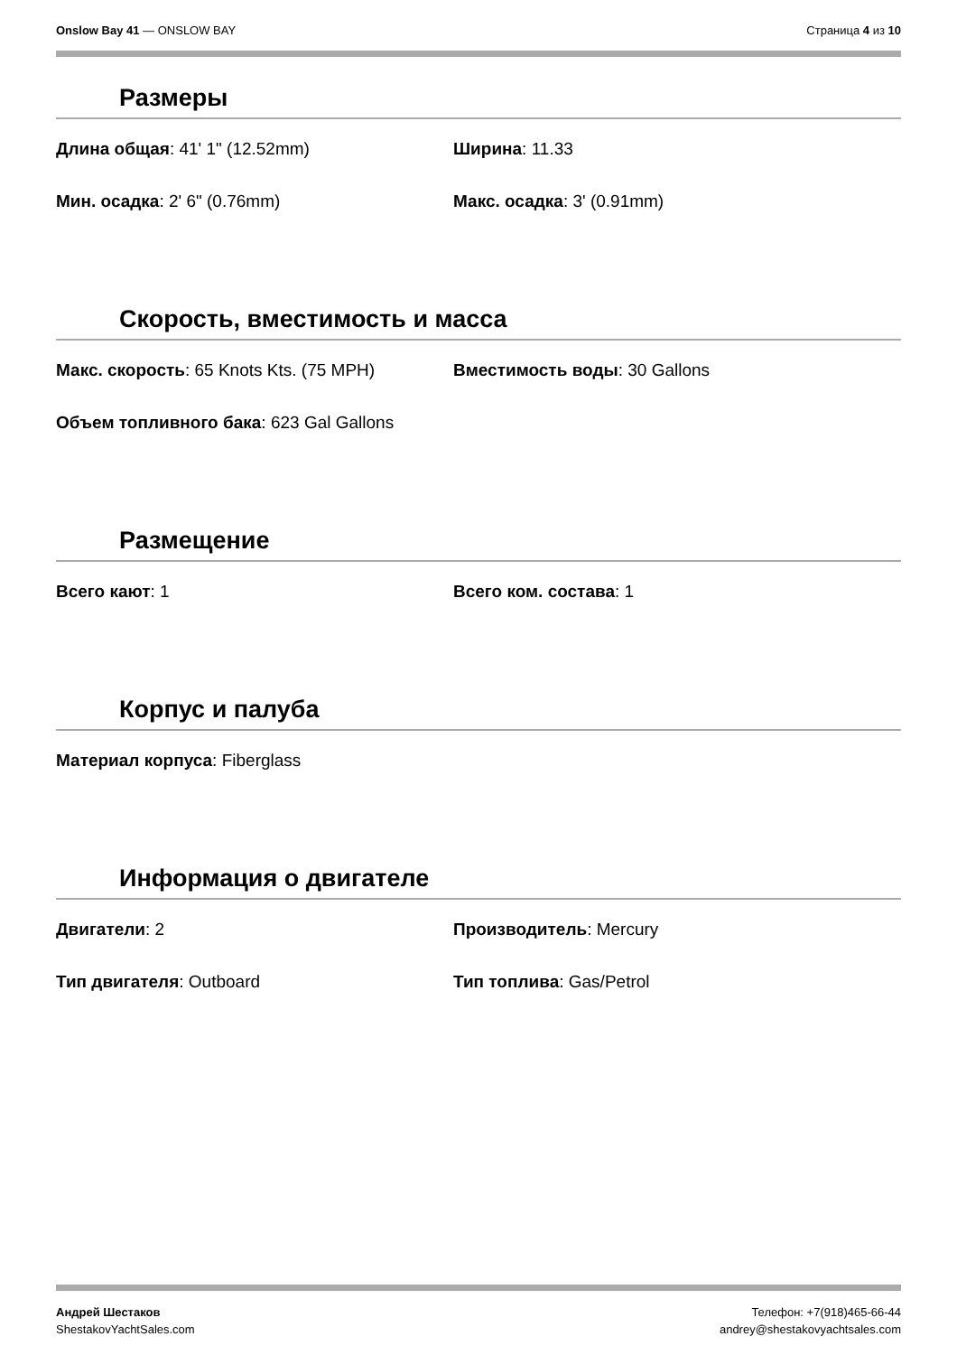Onslow Bay 41 — ONSLOW BAY Страница 4 из 10
Размеры
Длина общая: 41' 1" (12.52mm) Ширина: 11.33
Мин. осадка: 2' 6" (0.76mm) Макс. осадка: 3' (0.91mm)
Скорость, вместимость и масса
Макс. скорость: 65 Knots Kts. (75 MPH) Вместимость воды: 30 Gallons
Объем топливного бака: 623 Gal Gallons
Размещение
Всего кают: 1 Всего ком. состава: 1
Корпус и палуба
Материал корпуса: Fiberglass
Информация о двигателе
Двигатели: 2 Производитель: Mercury
Тип двигателя: Outboard Тип топлива: Gas/Petrol
Андрей Шестаков
ShestakovYachtSales.com
Телефон: +7(918)465-66-44
andrey@shestakovyachtsales.com